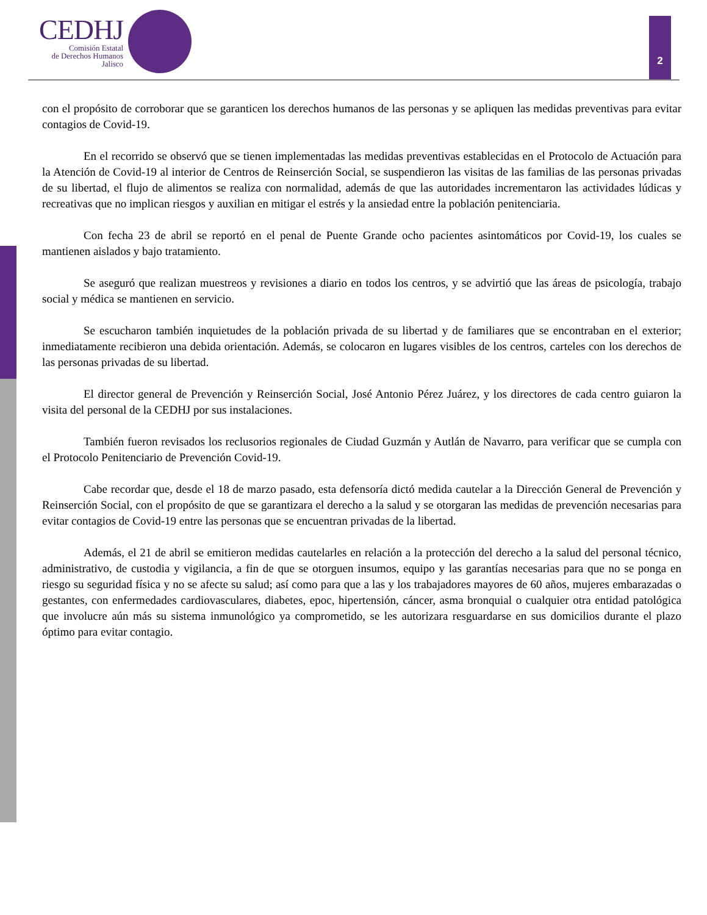CEDHJ
Comisión Estatal
de Derechos Humanos
Jalisco
2
con el propósito de corroborar que se garanticen los derechos humanos de las personas y se apliquen las medidas preventivas para evitar contagios de Covid-19.
En el recorrido se observó que se tienen implementadas las medidas preventivas establecidas en el Protocolo de Actuación para la Atención de Covid-19 al interior de Centros de Reinserción Social, se suspendieron las visitas de las familias de las personas privadas de su libertad, el flujo de alimentos se realiza con normalidad, además de que las autoridades incrementaron las actividades lúdicas y recreativas que no implican riesgos y auxilian en mitigar el estrés y la ansiedad entre la población penitenciaria.
Con fecha 23 de abril se reportó en el penal de Puente Grande ocho pacientes asintomáticos por Covid-19, los cuales se mantienen aislados y bajo tratamiento.
Se aseguró que realizan muestreos y revisiones a diario en todos los centros, y se advirtió que las áreas de psicología, trabajo social y médica se mantienen en servicio.
Se escucharon también inquietudes de la población privada de su libertad y de familiares que se encontraban en el exterior; inmediatamente recibieron una debida orientación. Además, se colocaron en lugares visibles de los centros, carteles con los derechos de las personas privadas de su libertad.
El director general de Prevención y Reinserción Social, José Antonio Pérez Juárez, y los directores de cada centro guiaron la visita del personal de la CEDHJ por sus instalaciones.
También fueron revisados los reclusorios regionales de Ciudad Guzmán y Autlán de Navarro, para verificar que se cumpla con el Protocolo Penitenciario de Prevención Covid-19.
Cabe recordar que, desde el 18 de marzo pasado, esta defensoría dictó medida cautelar a la Dirección General de Prevención y Reinserción Social, con el propósito de que se garantizara el derecho a la salud y se otorgaran las medidas de prevención necesarias para evitar contagios de Covid-19 entre las personas que se encuentran privadas de la libertad.
Además, el 21 de abril se emitieron medidas cautelarles en relación a la protección del derecho a la salud del personal técnico, administrativo, de custodia y vigilancia, a fin de que se otorguen insumos, equipo y las garantías necesarias para que no se ponga en riesgo su seguridad física y no se afecte su salud; así como para que a las y los trabajadores mayores de 60 años, mujeres embarazadas o gestantes, con enfermedades cardiovasculares, diabetes, epoc, hipertensión, cáncer, asma bronquial o cualquier otra entidad patológica que involucre aún más su sistema inmunológico ya comprometido, se les autorizara resguardarse en sus domicilios durante el plazo óptimo para evitar contagio.